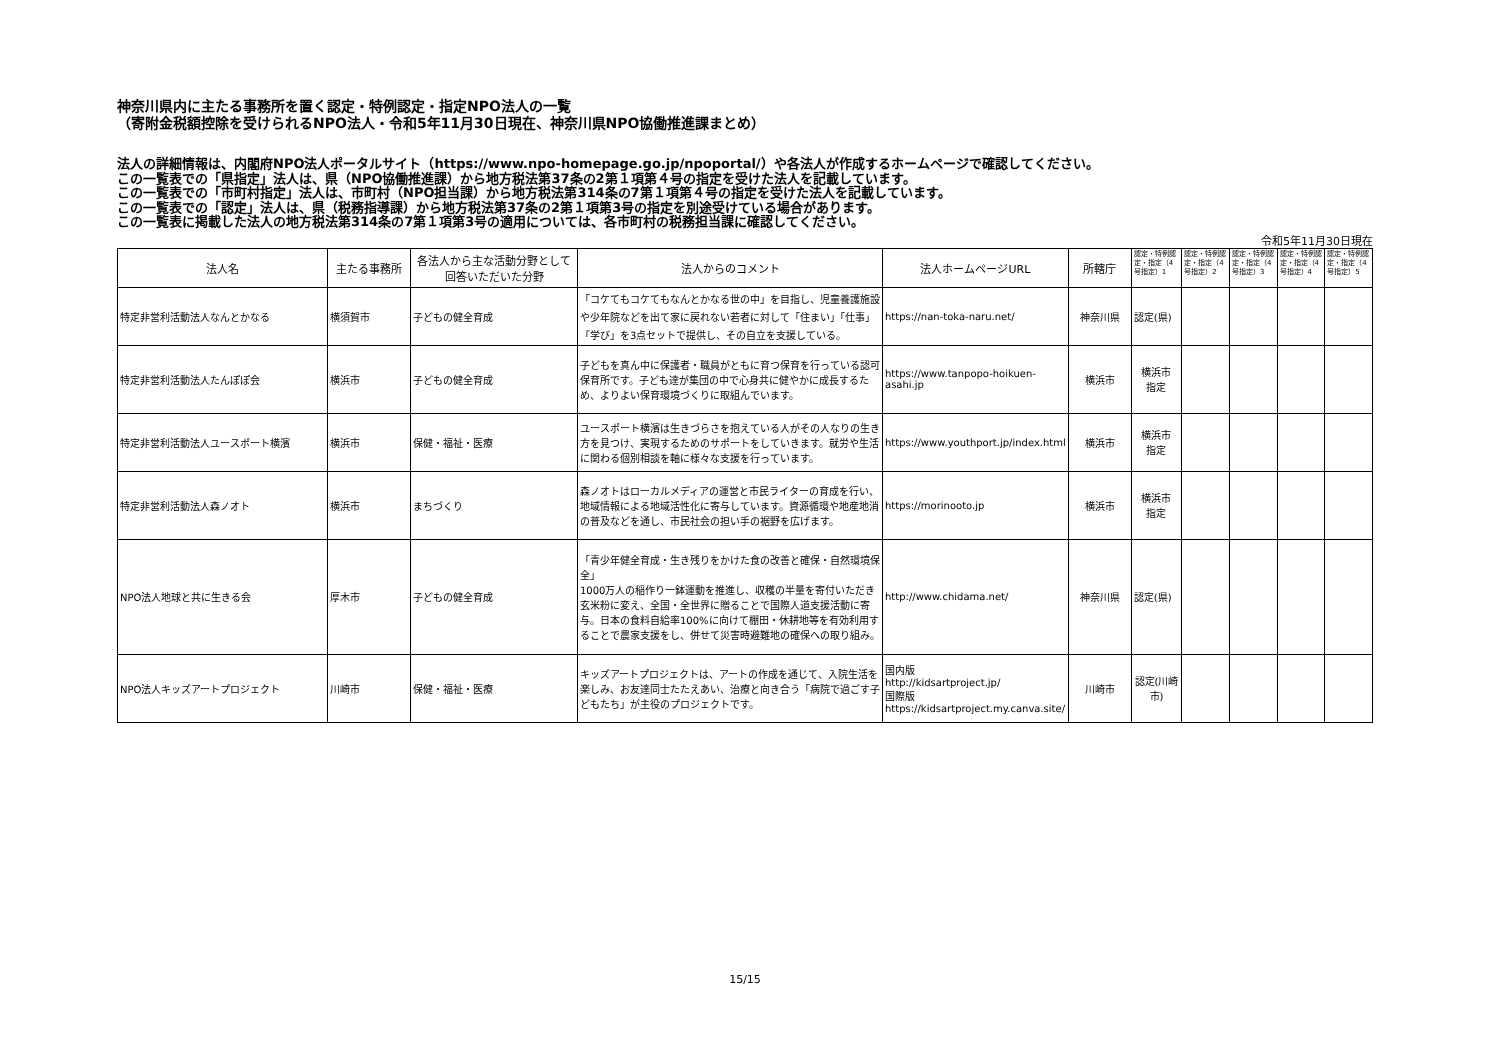神奈川県内に主たる事務所を置く認定・特例認定・指定NPO法人の一覧
（寄附金税額控除を受けられるNPO法人・令和5年11月30日現在、神奈川県NPO協働推進課まとめ）
法人の詳細情報は、内閣府NPO法人ポータルサイト（https://www.npo-homepage.go.jp/npoportal/）や各法人が作成するホームページで確認してください。
この一覧表での「県指定」法人は、県（NPO協働推進課）から地方税法第37条の2第１項第４号の指定を受けた法人を記載しています。
この一覧表での「市町村指定」法人は、市町村（NPO担当課）から地方税法第314条の7第１項第４号の指定を受けた法人を記載しています。
この一覧表での「認定」法人は、県（税務指導課）から地方税法第37条の2第１項第3号の指定を別途受けている場合があります。
この一覧表に掲載した法人の地方税法第314条の7第１項第3号の適用については、各市町村の税務担当課に確認してください。
令和5年11月30日現在
| 法人名 | 主たる事務所 | 各法人から主な活動分野として回答いただいた分野 | 法人からのコメント | 法人ホームページURL | 所轄庁 | 認定・特例認定・指定（4号指定）1 | 認定・特例認定・指定（4号指定）2 | 認定・特例認定・指定（4号指定）3 | 認定・特例認定・指定（4号指定）4 | 認定・特例認定・指定（4号指定）5 |
| --- | --- | --- | --- | --- | --- | --- | --- | --- | --- | --- |
| 特定非営利活動法人なんとかなる | 横須賀市 | 子どもの健全育成 | 「コケてもコケてもなんとかなる世の中」を目指し、児童養護施設や少年院などを出て家に戻れない若者に対して「住まい」「仕事」「学び」を3点セットで提供し、その自立を支援している。 | https://nan-toka-naru.net/ | 神奈川県 | 認定(県) | | | | |
| 特定非営利活動法人たんぽぽ会 | 横浜市 | 子どもの健全育成 | 子どもを真ん中に保護者・職員がともに育つ保育を行っている認可保育所です。子ども達が集団の中で心身共に健やかに成長するため、よりよい保育環境づくりに取組んでいます。 | https://www.tanpopo-hoikuen-asahi.jp | 横浜市 | 横浜市 指定 | | | | |
| 特定非営利活動法人ユースポート横濱 | 横浜市 | 保健・福祉・医療 | ユースポート横濱は生きづらさを抱えている人がその人なりの生き方を見つけ、実現するためのサポートをしていきます。就労や生活に関わる個別相談を軸に様々な支援を行っています。 | https://www.youthport.jp/index.html | 横浜市 | 横浜市 指定 | | | | |
| 特定非営利活動法人森ノオト | 横浜市 | まちづくり | 森ノオトはローカルメディアの運営と市民ライターの育成を行い、地域情報による地域活性化に寄与しています。資源循環や地産地消の普及などを通し、市民社会の担い手の裾野を広げます。 | https://morinooto.jp | 横浜市 | 横浜市 指定 | | | | |
| NPO法人地球と共に生きる会 | 厚木市 | 子どもの健全育成 | 「青少年健全育成・生き残りをかけた食の改善と確保・自然環境保全」 1000万人の稲作り一鉢運動を推進し、収穫の半量を寄付いただき玄米粉に変え、全国・全世界に贈ることで国際人道支援活動に寄与。日本の食料自給率100%に向けて棚田・休耕地等を有効利用することで農家支援をし、併せて災害時避難地の確保への取り組み。 | http://www.chidama.net/ | 神奈川県 | 認定(県) | | | | |
| NPO法人キッズアートプロジェクト | 川崎市 | 保健・福祉・医療 | キッズアートプロジェクトは、アートの作成を通じて、入院生活を楽しみ、お友達同士たたえあい、治療と向き合う「病院で過ごす子どもたち」が主役のプロジェクトです。 | 国内版 http://kidsartproject.jp/ 国際版 https://kidsartproject.my.canva.site/ | 川崎市 | 認定(川崎市) | | | | |
15/15